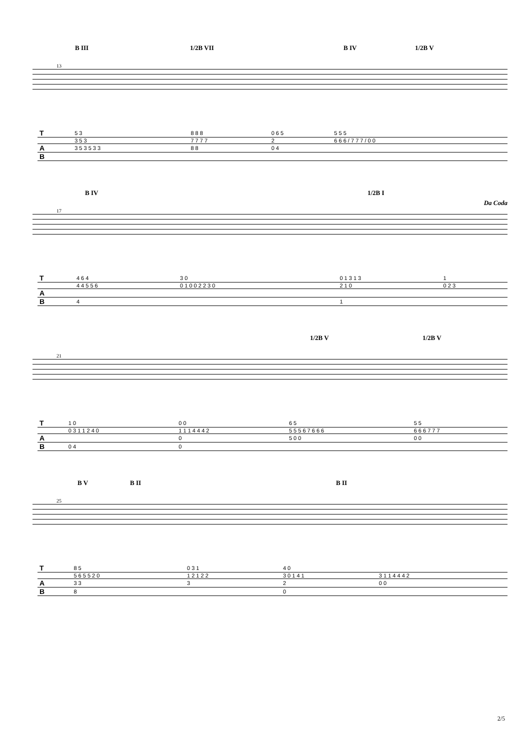B III 1/2B VII B IV 1/2B V
13
| T | 5 3 | 8 8 8 | 0 6 5 | 5 5 5 |
| | 3 5 3 | 7 7 7 7 | 2 | 6 6 6 / 7 7 7 / 0 0 |
| A | 3 5 3 5 3 3 | 8 8 | 0 4 | |
| B | | | | |
B IV 1/2B I
Da Coda
17
| T | 4 6 4 | 3 0 | 0 1 3 1 3 | 1 |
| | 4 4 5 5 6 | 0 1 0 0 2 2 3 0 | 2 1 0 | 0 2 3 |
| A | | | | |
| B | 4 | | 1 | |
1/2B V 1/2B V
21
| T | 1 0 | 0 0 | 6 5 | 5 5 |
| | 0 3 1 1 2 4 0 | 1 1 1 4 4 4 2 | 5 5 5 6 7 6 6 6 | 6 6 6 7 7 7 |
| A | | 0 | 5 0 0 | 0 0 |
| B | 0 4 | 0 | | |
B V B II B II
25
| T | 8 5 | 0 3 1 | 4 0 | |
| | 5 6 5 5 2 0 | 1 2 1 2 2 | 3 0 1 4 1 | 3 1 1 4 4 4 2 |
| A | 3 3 | 3 | 2 | 0 0 |
| B | 8 | | 0 | |
2/5